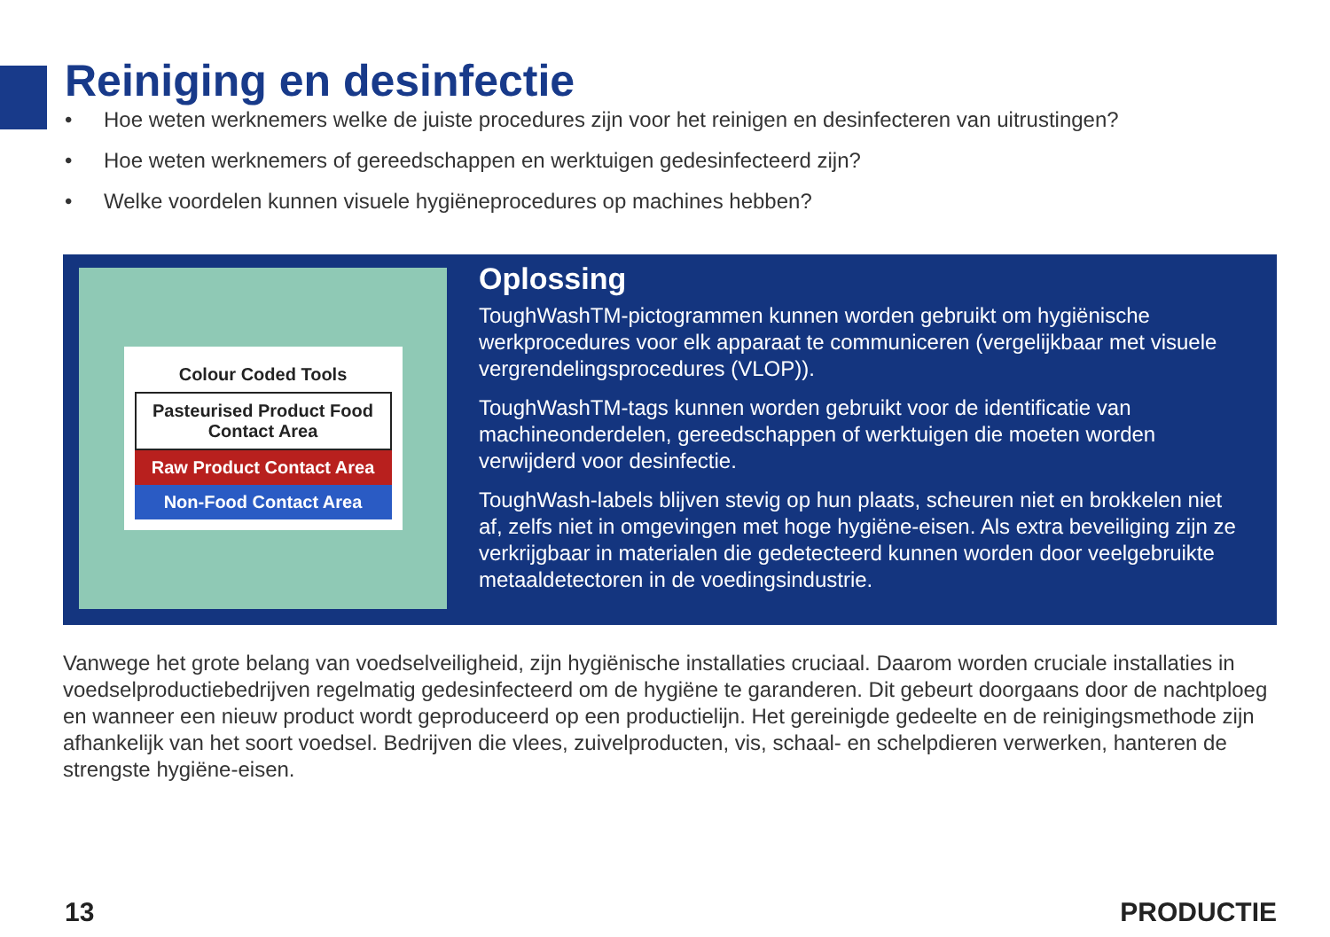Reiniging en desinfectie
• Hoe weten werknemers welke de juiste procedures zijn voor het reinigen en desinfecteren van uitrustingen?
• Hoe weten werknemers of gereedschappen en werktuigen gedesinfecteerd zijn?
• Welke voordelen kunnen visuele hygiëneprocedures op machines hebben?
Colour Coded Tools
Pasteurised Product Food Contact Area
Raw Product Contact Area
Non-Food Contact Area
Oplossing
ToughWashTM-pictogrammen kunnen worden gebruikt om hygiënische werkprocedures voor elk apparaat te communiceren (vergelijkbaar met visuele vergrendelingsprocedures (VLOP)).
ToughWashTM-tags kunnen worden gebruikt voor de identificatie van machineonderdelen, gereedschappen of werktuigen die moeten worden verwijderd voor desinfectie.
ToughWash-labels blijven stevig op hun plaats, scheuren niet en brokkelen niet af, zelfs niet in omgevingen met hoge hygiëne-eisen. Als extra beveiliging zijn ze verkrijgbaar in materialen die gedetecteerd kunnen worden door veelgebruikte metaaldetectoren in de voedingsindustrie.
Vanwege het grote belang van voedselveiligheid, zijn hygiënische installaties cruciaal. Daarom worden cruciale installaties in voedselproductiebedrijven regelmatig gedesinfecteerd om de hygiëne te garanderen. Dit gebeurt doorgaans door de nachtploeg en wanneer een nieuw product wordt geproduceerd op een productielijn. Het gereinigde gedeelte en de reinigingsmethode zijn afhankelijk van het soort voedsel. Bedrijven die vlees, zuivelproducten, vis, schaal- en schelpdieren verwerken, hanteren de strengste hygiëne-eisen.
13 PRODUCTIE